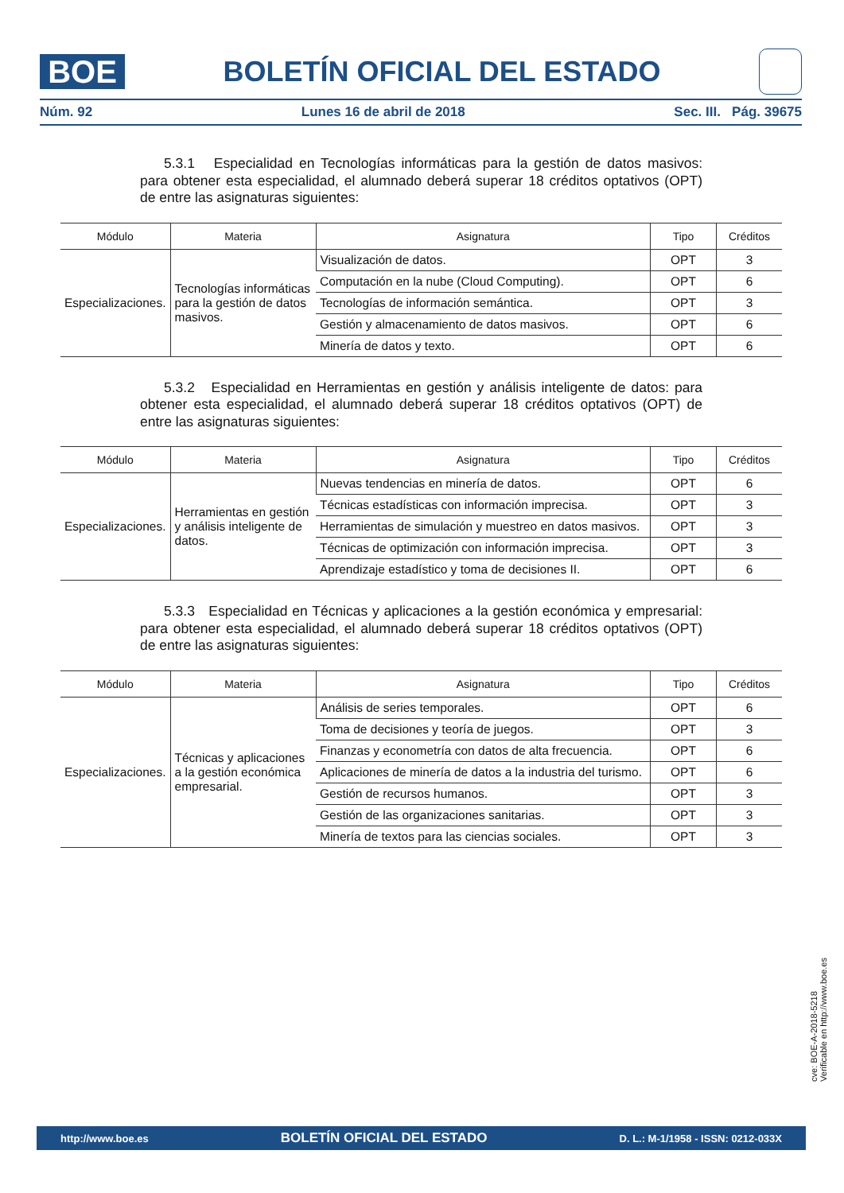BOE
BOLETÍN OFICIAL DEL ESTADO
Núm. 92 Lunes 16 de abril de 2018 Sec. III. Pág. 39675
5.3.1 Especialidad en Tecnologías informáticas para la gestión de datos masivos: para obtener esta especialidad, el alumnado deberá superar 18 créditos optativos (OPT) de entre las asignaturas siguientes:
| Módulo | Materia | Asignatura | Tipo | Créditos |
| --- | --- | --- | --- | --- |
| Especializaciones. | Tecnologías informáticas para la gestión de datos masivos. | Visualización de datos. | OPT | 3 |
| | | Computación en la nube (Cloud Computing). | OPT | 6 |
| | | Tecnologías de información semántica. | OPT | 3 |
| | | Gestión y almacenamiento de datos masivos. | OPT | 6 |
| | | Minería de datos y texto. | OPT | 6 |
5.3.2 Especialidad en Herramientas en gestión y análisis inteligente de datos: para obtener esta especialidad, el alumnado deberá superar 18 créditos optativos (OPT) de entre las asignaturas siguientes:
| Módulo | Materia | Asignatura | Tipo | Créditos |
| --- | --- | --- | --- | --- |
| Especializaciones. | Herramientas en gestión y análisis inteligente de datos. | Nuevas tendencias en minería de datos. | OPT | 6 |
| | | Técnicas estadísticas con información imprecisa. | OPT | 3 |
| | | Herramientas de simulación y muestreo en datos masivos. | OPT | 3 |
| | | Técnicas de optimización con información imprecisa. | OPT | 3 |
| | | Aprendizaje estadístico y toma de decisiones II. | OPT | 6 |
5.3.3 Especialidad en Técnicas y aplicaciones a la gestión económica y empresarial: para obtener esta especialidad, el alumnado deberá superar 18 créditos optativos (OPT) de entre las asignaturas siguientes:
| Módulo | Materia | Asignatura | Tipo | Créditos |
| --- | --- | --- | --- | --- |
| Especializaciones. | Técnicas y aplicaciones a la gestión económica empresarial. | Análisis de series temporales. | OPT | 6 |
| | | Toma de decisiones y teoría de juegos. | OPT | 3 |
| | | Finanzas y econometría con datos de alta frecuencia. | OPT | 6 |
| | | Aplicaciones de minería de datos a la industria del turismo. | OPT | 6 |
| | | Gestión de recursos humanos. | OPT | 3 |
| | | Gestión de las organizaciones sanitarias. | OPT | 3 |
| | | Minería de textos para las ciencias sociales. | OPT | 3 |
cve: BOE-A-2018-5218
Verificable en http://www.boe.es
http://www.boe.es BOLETÍN OFICIAL DEL ESTADO D. L.: M-1/1958 - ISSN: 0212-033X